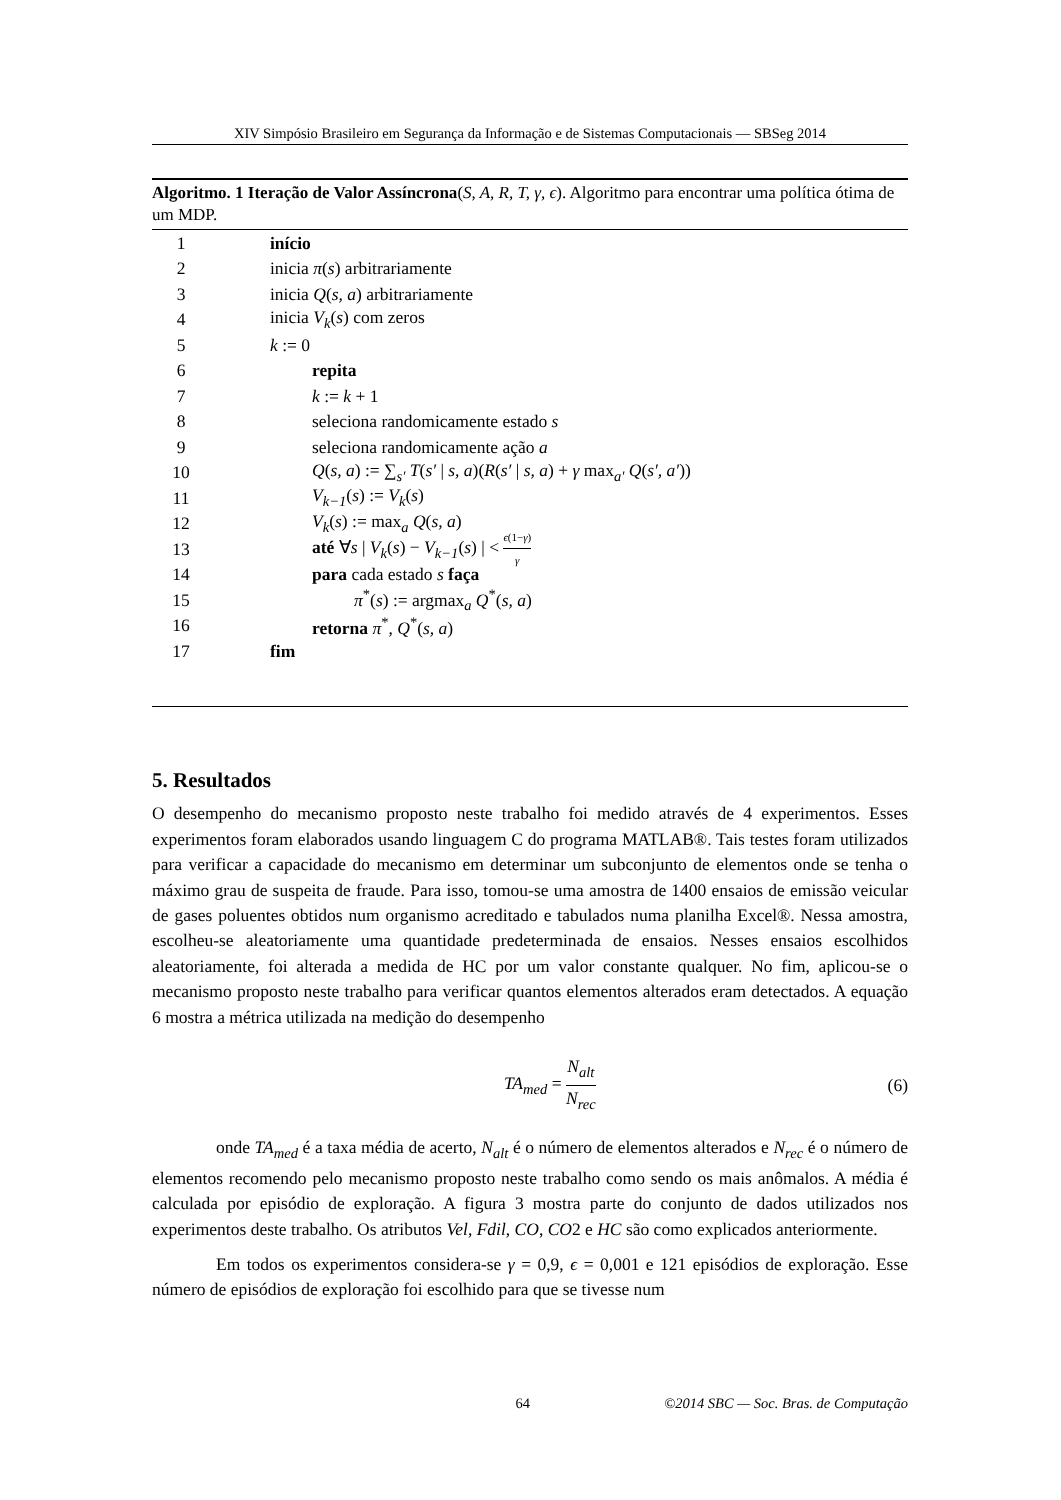XIV Simpósio Brasileiro em Segurança da Informação e de Sistemas Computacionais — SBSeg 2014
Algoritmo. 1 Iteração de Valor Assíncrona(S, A, R, T, γ, ϵ). Algoritmo para encontrar uma política ótima de um MDP.
1 início
2 inicia π(s) arbitrariamente
3 inicia Q(s, a) arbitrariamente
4 inicia V<sub>k</sub>(s) com zeros
5 k := 0
6 repita
7 k := k + 1
8 seleciona randomicamente estado s
9 seleciona randomicamente ação a
10 Q(s, a) := ∑<sub>s′</sub> T(s′ | s, a)(R(s′ | s, a) + γ max<sub>a′</sub> Q(s′, a′))
11 V<sub>k−1</sub>(s) := V<sub>k</sub>(s)
12 V<sub>k</sub>(s) := max<sub>a</sub> Q(s, a)
13 até ∀s | V<sub>k</sub>(s) − V<sub>k−1</sub>(s) | < ϵ(1−γ) γ
14 para cada estado s faça
15 π<sup>*</sup>(s) := argmax<sub>a</sub> Q<sup>*</sup>(s, a)
16 retorna π<sup>*</sup>, Q<sup>*</sup>(s, a)
17 fim
5. Resultados
O desempenho do mecanismo proposto neste trabalho foi medido através de 4 experimentos. Esses experimentos foram elaborados usando linguagem C do programa MATLAB®. Tais testes foram utilizados para verificar a capacidade do mecanismo em determinar um subconjunto de elementos onde se tenha o máximo grau de suspeita de fraude. Para isso, tomou-se uma amostra de 1400 ensaios de emissão veicular de gases poluentes obtidos num organismo acreditado e tabulados numa planilha Excel®. Nessa amostra, escolheu-se aleatoriamente uma quantidade predeterminada de ensaios. Nesses ensaios escolhidos aleatoriamente, foi alterada a medida de HC por um valor constante qualquer. No fim, aplicou-se o mecanismo proposto neste trabalho para verificar quantos elementos alterados eram detectados. A equação 6 mostra a métrica utilizada na medição do desempenho
TA<sub>med</sub> = N<sub>alt</sub> N<sub>rec</sub> (6)
onde TA<sub>med</sub> é a taxa média de acerto, N<sub>alt</sub> é o número de elementos alterados e N<sub>rec</sub> é o número de elementos recomendo pelo mecanismo proposto neste trabalho como sendo os mais anômalos. A média é calculada por episódio de exploração. A figura 3 mostra parte do conjunto de dados utilizados nos experimentos deste trabalho. Os atributos Vel, Fdil, CO, CO2 e HC são como explicados anteriormente.
Em todos os experimentos considera-se γ = 0,9, ϵ = 0,001 e 121 episódios de exploração. Esse número de episódios de exploração foi escolhido para que se tivesse num
64 ©2014 SBC — Soc. Bras. de Computação